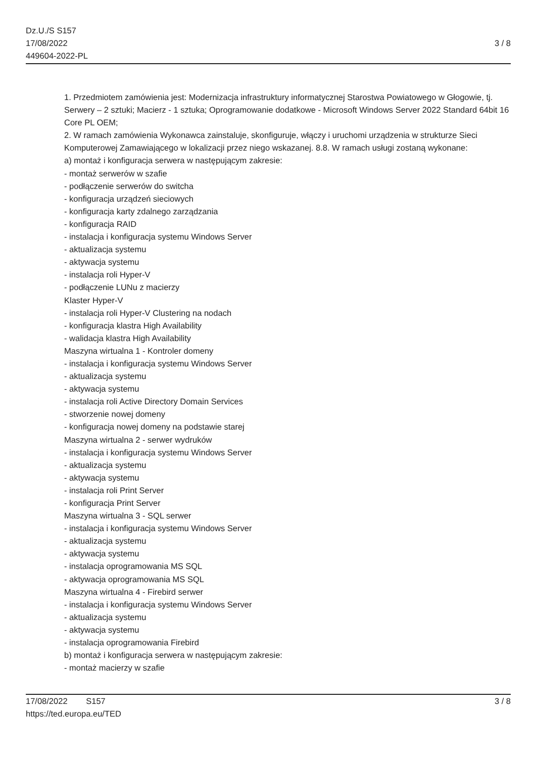Dz.U./S S157
17/08/2022
449604-2022-PL
3 / 8
1. Przedmiotem zamówienia jest: Modernizacja infrastruktury informatycznej Starostwa Powiatowego w Głogowie, tj. Serwery – 2 sztuki; Macierz - 1 sztuka; Oprogramowanie dodatkowe - Microsoft Windows Server 2022 Standard 64bit 16 Core PL OEM;
2. W ramach zamówienia Wykonawca zainstaluje, skonfiguruje, włączy i uruchomi urządzenia w strukturze Sieci Komputerowej Zamawiającego w lokalizacji przez niego wskazanej. 8.8. W ramach usługi zostaną wykonane:
a) montaż i konfiguracja serwera w następującym zakresie:
- montaż serwerów w szafie
- podłączenie serwerów do switcha
- konfiguracja urządzeń sieciowych
- konfiguracja karty zdalnego zarządzania
- konfiguracja RAID
- instalacja i konfiguracja systemu Windows Server
- aktualizacja systemu
- aktywacja systemu
- instalacja roli Hyper-V
- podłączenie LUNu z macierzy
Klaster Hyper-V
- instalacja roli Hyper-V Clustering na nodach
- konfiguracja klastra High Availability
- walidacja klastra High Availability
Maszyna wirtualna 1 - Kontroler domeny
- instalacja i konfiguracja systemu Windows Server
- aktualizacja systemu
- aktywacja systemu
- instalacja roli Active Directory Domain Services
- stworzenie nowej domeny
- konfiguracja nowej domeny na podstawie starej
Maszyna wirtualna 2 - serwer wydruków
- instalacja i konfiguracja systemu Windows Server
- aktualizacja systemu
- aktywacja systemu
- instalacja roli Print Server
- konfiguracja Print Server
Maszyna wirtualna 3 - SQL serwer
- instalacja i konfiguracja systemu Windows Server
- aktualizacja systemu
- aktywacja systemu
- instalacja oprogramowania MS SQL
- aktywacja oprogramowania MS SQL
Maszyna wirtualna 4 - Firebird serwer
- instalacja i konfiguracja systemu Windows Server
- aktualizacja systemu
- aktywacja systemu
- instalacja oprogramowania Firebird
b) montaż i konfiguracja serwera w następującym zakresie:
- montaż macierzy w szafie
17/08/2022 S157 3 / 8
https://ted.europa.eu/TED